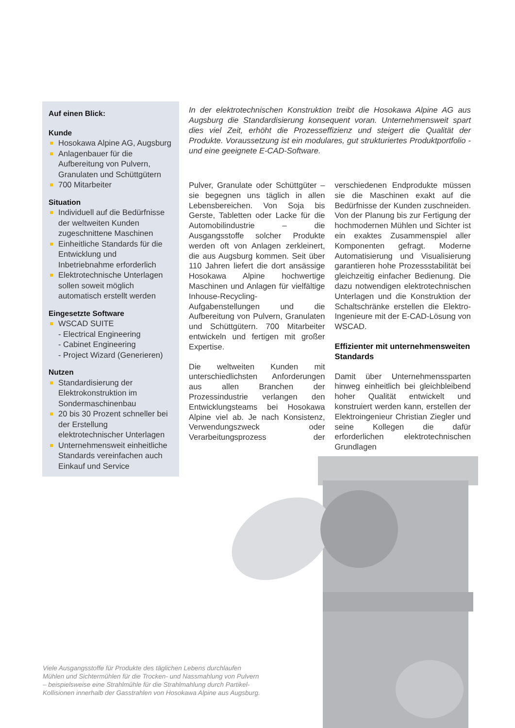Auf einen Blick:
Kunde
Hosokawa Alpine AG, Augsburg
Anlagenbauer für die Aufbereitung von Pulvern, Granulaten und Schüttgütern
700 Mitarbeiter
Situation
Individuell auf die Bedürfnisse der weltweiten Kunden zugeschnittene Maschinen
Einheitliche Standards für die Entwicklung und Inbetriebnahme erforderlich
Elektrotechnische Unterlagen sollen soweit möglich automatisch erstellt werden
Eingesetzte Software
WSCAD SUITE
- Electrical Engineering
- Cabinet Engineering
- Project Wizard (Generieren)
Nutzen
Standardisierung der Elektrokonstruktion im Sondermaschinenbau
20 bis 30 Prozent schneller bei der Erstellung elektrotechnischer Unterlagen
Unternehmensweit einheitliche Standards vereinfachen auch Einkauf und Service
In der elektrotechnischen Konstruktion treibt die Hosokawa Alpine AG aus Augsburg die Standardisierung konsequent voran. Unternehmensweit spart dies viel Zeit, erhöht die Prozesseffizienz und steigert die Qualität der Produkte. Voraussetzung ist ein modulares, gut strukturiertes Produktportfolio - und eine geeignete E-CAD-Software.
Pulver, Granulate oder Schüttgüter – sie begegnen uns täglich in allen Lebensbereichen. Von Soja bis Gerste, Tabletten oder Lacke für die Automobilindustrie – die Ausgangsstoffe solcher Produkte werden oft von Anlagen zerkleinert, die aus Augsburg kommen. Seit über 110 Jahren liefert die dort ansässige Hosokawa Alpine hochwertige Maschinen und Anlagen für vielfältige Inhouse-Recycling-Aufgabenstellungen und die Aufbereitung von Pulvern, Granulaten und Schüttgütern. 700 Mitarbeiter entwickeln und fertigen mit großer Expertise.
Die weltweiten Kunden mit unterschiedlichsten Anforderungen aus allen Branchen der Prozessindustrie verlangen den Entwicklungsteams bei Hosokawa Alpine viel ab. Je nach Konsistenz, Verwendungszweck oder Verarbeitungsprozess der verschiedenen Endprodukte müssen sie die Maschinen exakt auf die Bedürfnisse der Kunden zuschneiden. Von der Planung bis zur Fertigung der hochmodernen Mühlen und Sichter ist ein exaktes Zusammenspiel aller Komponenten gefragt. Moderne Automatisierung und Visualisierung garantieren hohe Prozessstabilität bei gleichzeitig einfacher Bedienung. Die dazu notwendigen elektrotechnischen Unterlagen und die Konstruktion der Schaltschränke erstellen die Elektro-Ingenieure mit der E-CAD-Lösung von WSCAD.
Effizienter mit unternehmensweiten Standards
Damit über Unternehmenssparten hinweg einheitlich bei gleichbleibend hoher Qualität entwickelt und konstruiert werden kann, erstellen der Elektroingenieur Christian Ziegler und seine Kollegen die dafür erforderlichen elektrotechnischen Grundlagen
Viele Ausgangsstoffe für Produkte des täglichen Lebens durchlaufen Mühlen und Sichtermühlen für die Trocken- und Nassmahlung von Pulvern – beispielsweise eine Strahlmühle für die Strahlmahlung durch Partikel-Kollisionen innerhalb der Gasstrahlen von Hosokawa Alpine aus Augsburg.